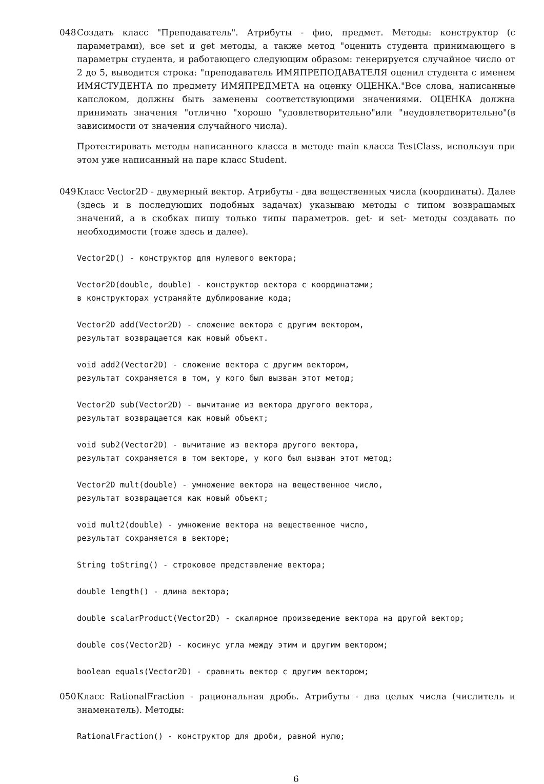048 Создать класс "Преподаватель". Атрибуты - фио, предмет. Методы: конструктор (с параметрами), все set и get методы, а также метод "оценить студента принимающего в параметры студента, и работающего следующим образом: генерируется случайное число от 2 до 5, выводится строка: "преподаватель ИМЯПРЕПОДАВАТЕЛЯ оценил студента с именем ИМЯСТУДЕНТА по предмету ИМЯПРЕДМЕТА на оценку ОЦЕНКА."Все слова, написанные капслоком, должны быть заменены соответствующими значениями. ОЦЕНКА должна принимать значения "отлично "хорошо "удовлетворительно"или "неудовлетворительно"(в зависимости от значения случайного числа).
Протестировать методы написанного класса в методе main класса TestClass, используя при этом уже написанный на паре класс Student.
049 Класс Vector2D - двумерный вектор. Атрибуты - два вещественных числа (координаты). Далее (здесь и в последующих подобных задачах) указываю методы с типом возвращамых значений, а в скобках пишу только типы параметров. get- и set- методы создавать по необходимости (тоже здесь и далее).
Vector2D() - конструктор для нулевого вектора;

Vector2D(double, double) - конструктор вектора с координатами;
в конструкторах устраняйте дублирование кода;

Vector2D add(Vector2D) - сложение вектора с другим вектором,
результат возвращается как новый объект.

void add2(Vector2D) - сложение вектора с другим вектором,
результат сохраняется в том, у кого был вызван этот метод;

Vector2D sub(Vector2D) - вычитание из вектора другого вектора,
результат возвращается как новый объект;

void sub2(Vector2D) - вычитание из вектора другого вектора,
результат сохраняется в том векторе, у кого был вызван этот метод;

Vector2D mult(double) - умножение вектора на вещественное число,
результат возвращается как новый объект;

void mult2(double) - умножение вектора на вещественное число,
результат сохраняется в векторе;

String toString() - строковое представление вектора;

double length() - длина вектора;

double scalarProduct(Vector2D) - скалярное произведение вектора на другой вектор;

double cos(Vector2D) - косинус угла между этим и другим вектором;

boolean equals(Vector2D) - сравнить вектор с другим вектором;
050 Класс RationalFraction - рациональная дробь. Атрибуты - два целых числа (числитель и знаменатель). Методы:
RationalFraction() - конструктор для дроби, равной нулю;
6